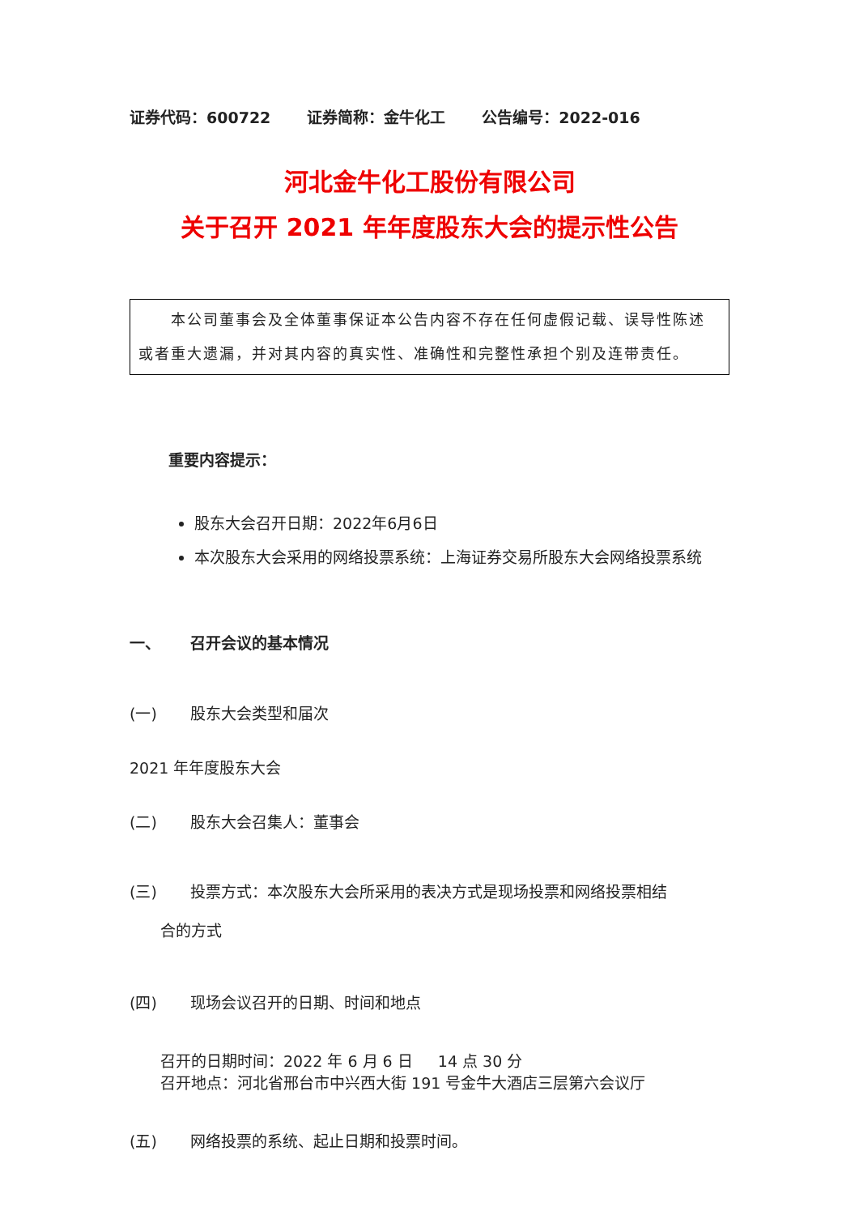证券代码：600722 证券简称：金牛化工 公告编号：2022-016
河北金牛化工股份有限公司
关于召开 2021 年年度股东大会的提示性公告
  本公司董事会及全体董事保证本公告内容不存在任何虚假记载、误导性陈述或者重大遗漏，并对其内容的真实性、准确性和完整性承担个别及连带责任。
重要内容提示：
股东大会召开日期：2022年6月6日
本次股东大会采用的网络投票系统：上海证券交易所股东大会网络投票系统
一、 召开会议的基本情况
(一) 股东大会类型和届次
2021 年年度股东大会
(二) 股东大会召集人：董事会
(三) 投票方式：本次股东大会所采用的表决方式是现场投票和网络投票相结
合的方式
(四) 现场会议召开的日期、时间和地点
召开的日期时间：2022 年 6 月 6 日   14 点 30 分
召开地点：河北省邢台市中兴西大街 191 号金牛大酒店三层第六会议厅
(五) 网络投票的系统、起止日期和投票时间。